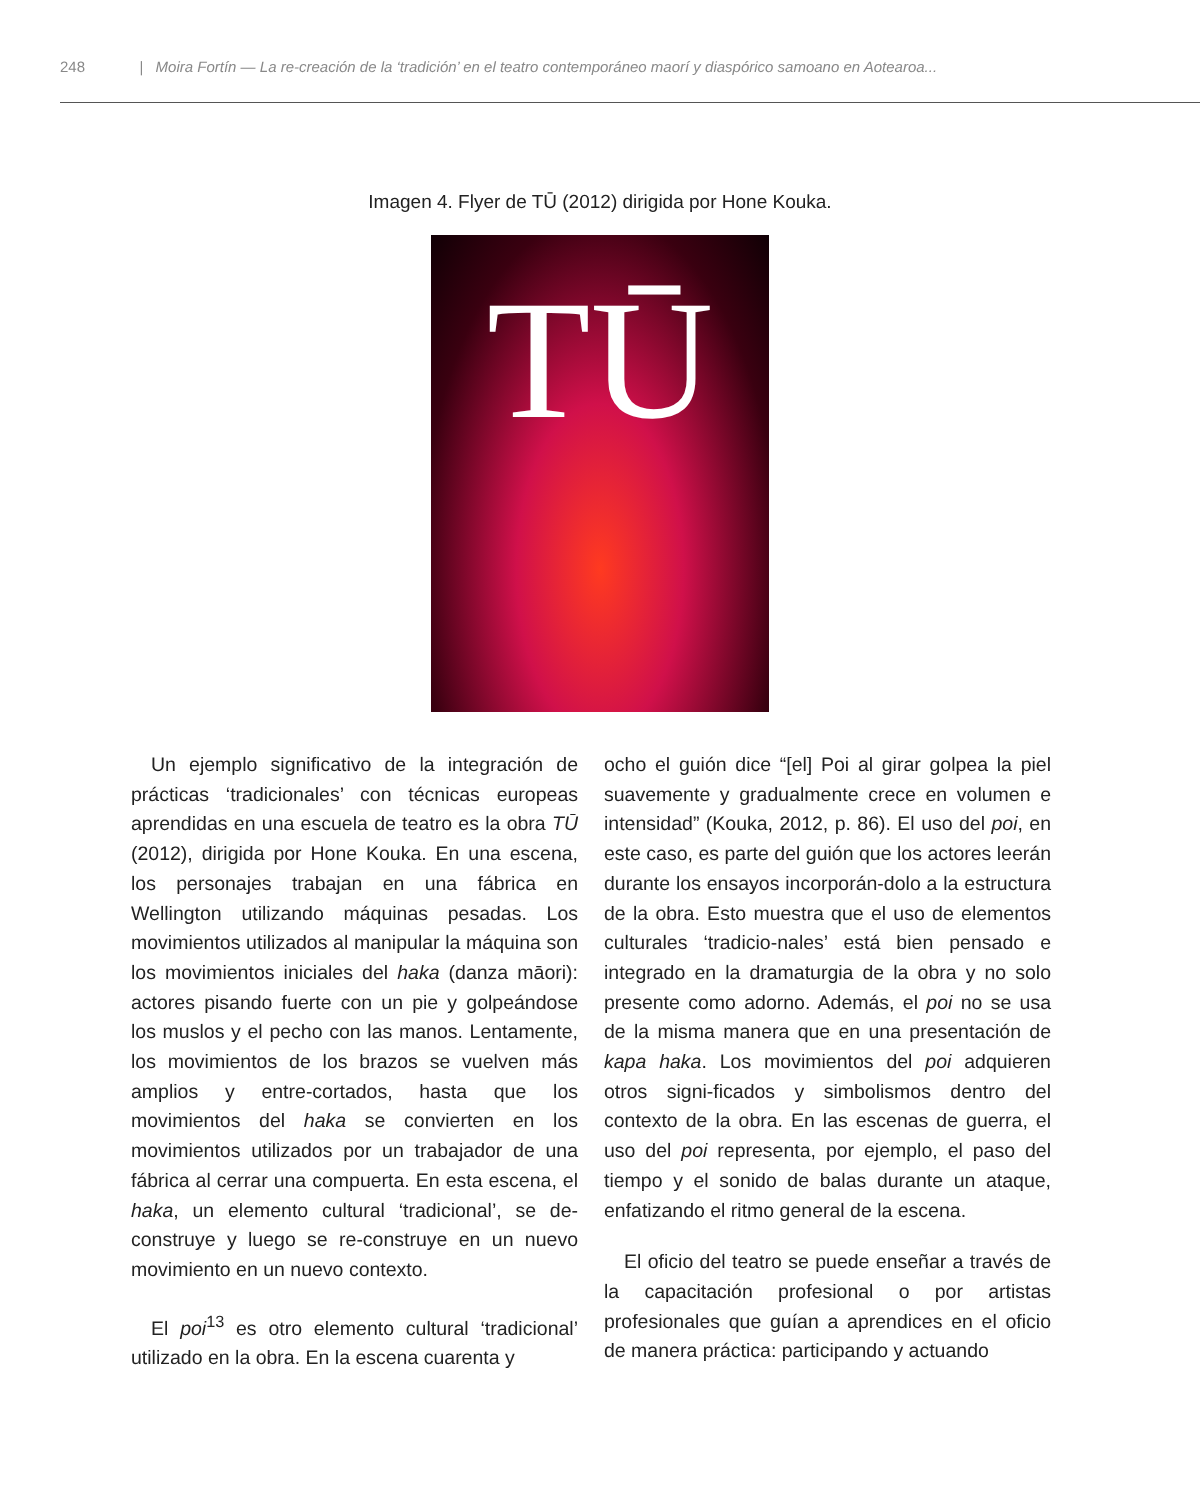248 | Moira Fortín — La re-creación de la ‘tradición’ en el teatro contemporáneo maorí y diaspórico samoano en Aotearoa...
Imagen 4. Flyer de TŪ (2012) dirigida por Hone Kouka.
TŪ
Un ejemplo significativo de la integración de prácticas ‘tradicionales’ con técnicas europeas aprendidas en una escuela de teatro es la obra TŪ (2012), dirigida por Hone Kouka. En una escena, los personajes trabajan en una fábrica en Wellington utilizando máquinas pesadas. Los movimientos utilizados al manipular la máquina son los movimientos iniciales del haka (danza māori): actores pisando fuerte con un pie y golpeándose los muslos y el pecho con las manos. Lentamente, los movimientos de los brazos se vuelven más amplios y entre-cortados, hasta que los movimientos del haka se convierten en los movimientos utilizados por un trabajador de una fábrica al cerrar una compuerta. En esta escena, el haka, un elemento cultural ‘tradicional’, se de-construye y luego se re-construye en un nuevo movimiento en un nuevo contexto.
El poi<sup>13</sup> es otro elemento cultural ‘tradicional’ utilizado en la obra. En la escena cuarenta y
ocho el guión dice “[el] Poi al girar golpea la piel suavemente y gradualmente crece en volumen e intensidad” (Kouka, 2012, p. 86). El uso del poi, en este caso, es parte del guión que los actores leerán durante los ensayos incorporán-dolo a la estructura de la obra. Esto muestra que el uso de elementos culturales ‘tradicio-nales’ está bien pensado e integrado en la dramaturgia de la obra y no solo presente como adorno. Además, el poi no se usa de la misma manera que en una presentación de kapa haka. Los movimientos del poi adquieren otros signi-ficados y simbolismos dentro del contexto de la obra. En las escenas de guerra, el uso del poi representa, por ejemplo, el paso del tiempo y el sonido de balas durante un ataque, enfatizando el ritmo general de la escena.
El oficio del teatro se puede enseñar a través de la capacitación profesional o por artistas profesionales que guían a aprendices en el oficio de manera práctica: participando y actuando